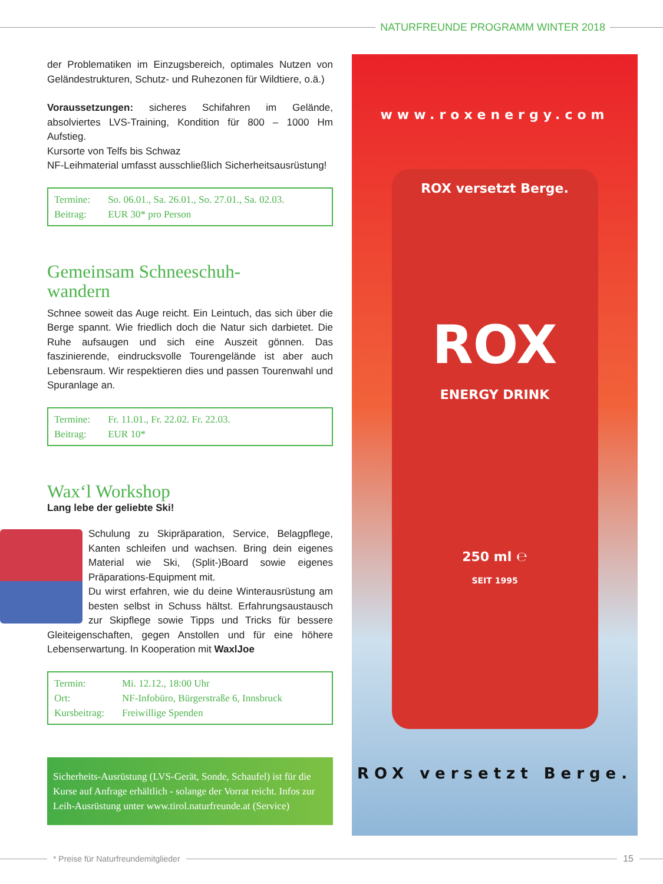NATURFREUNDE PROGRAMM WINTER 2018
der Problematiken im Einzugsbereich, optimales Nutzen von Gelän­destrukturen, Schutz- und Ruhezonen für Wildtiere, o.ä.)
Voraussetzungen: sicheres Schifahren im Gelände, absolviertes LVS-Training, Kondition für 800 – 1000 Hm Aufstieg.
Kursorte von Telfs bis Schwaz
NF-Leihmaterial umfasst ausschließlich Sicherheitsausrüstung!
| Termine: | So. 06.01., Sa. 26.01., So. 27.01., Sa. 02.03. |
| Beitrag: | EUR 30* pro Person |
Gemeinsam Schneeschuh-
wandern
Schnee soweit das Auge reicht. Ein Leintuch, das sich über die Berge spannt. Wie friedlich doch die Natur sich darbietet. Die Ruhe aufsau­gen und sich eine Auszeit gönnen. Das faszinierende, eindrucksvolle Tourengelände ist aber auch Lebensraum. Wir respektieren dies und passen Tourenwahl und Spuranlage an.
| Termine: | Fr. 11.01., Fr. 22.02. Fr. 22.03. |
| Beitrag: | EUR 10* |
Wax‘l Workshop
Lang lebe der geliebte Ski!
Schulung zu Skipräparation, Service, Belagpflege, Kanten schleifen und wachsen. Bring dein eigenes Material wie Ski, (Split-)Board sowie eigenes Präparations-Equip­ment mit.
Du wirst erfahren, wie du deine Winterausrüstung am besten selbst in Schuss hältst. Erfahrungsaustausch zur Skipflege sowie Tipps und Tricks für bessere Gleitei­genschaften, gegen Anstollen und für eine höhere Lebenser­wartung. In Kooperation mit WaxlJoe
| Termin: | Mi. 12.12., 18:00 Uhr |
| Ort: | NF-Infobüro, Bürgerstraße 6, Innsbruck |
| Kursbeitrag: | Freiwillige Spenden |
Sicherheits-Ausrüstung (LVS-Gerät, Sonde, Schaufel) ist für die Kurse auf Anfrage erhältlich - solange der Vorrat reicht. Infos zur Leih-Ausrüstung unter www.tirol.naturfreunde.at (Service)
www.roxenergy.com
ROX versetzt Berge.
ROX
ENERGY DRINK
250 ml ℮
SEIT 1995
ROX versetzt Berge.
* Preise für Naturfreundemitglieder 15